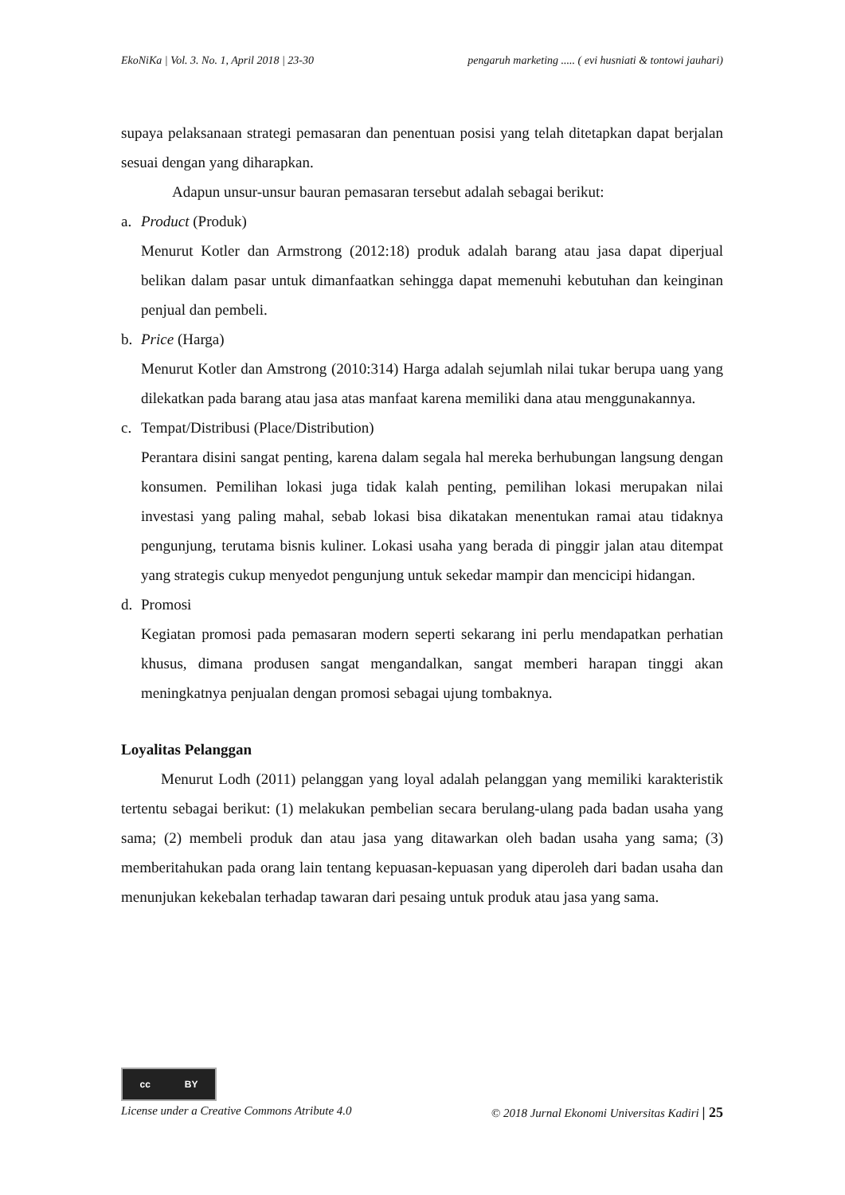EkoNiKa | Vol. 3. No. 1, April 2018 | 23-30 pengaruh marketing ..... ( evi husniati & tontowi jauhari)
supaya pelaksanaan strategi pemasaran dan penentuan posisi yang telah ditetapkan dapat berjalan sesuai dengan yang diharapkan.
Adapun unsur-unsur bauran pemasaran tersebut adalah sebagai berikut:
a. Product (Produk)
Menurut Kotler dan Armstrong (2012:18) produk adalah barang atau jasa dapat diperjual belikan dalam pasar untuk dimanfaatkan sehingga dapat memenuhi kebutuhan dan keinginan penjual dan pembeli.
b. Price (Harga)
Menurut Kotler dan Amstrong (2010:314) Harga adalah sejumlah nilai tukar berupa uang yang dilekatkan pada barang atau jasa atas manfaat karena memiliki dana atau menggunakannya.
c. Tempat/Distribusi (Place/Distribution)
Perantara disini sangat penting, karena dalam segala hal mereka berhubungan langsung dengan konsumen. Pemilihan lokasi juga tidak kalah penting, pemilihan lokasi merupakan nilai investasi yang paling mahal, sebab lokasi bisa dikatakan menentukan ramai atau tidaknya pengunjung, terutama bisnis kuliner. Lokasi usaha yang berada di pinggir jalan atau ditempat yang strategis cukup menyedot pengunjung untuk sekedar mampir dan mencicipi hidangan.
d. Promosi
Kegiatan promosi pada pemasaran modern seperti sekarang ini perlu mendapatkan perhatian khusus, dimana produsen sangat mengandalkan, sangat memberi harapan tinggi akan meningkatnya penjualan dengan promosi sebagai ujung tombaknya.
Loyalitas Pelanggan
Menurut Lodh (2011) pelanggan yang loyal adalah pelanggan yang memiliki karakteristik tertentu sebagai berikut: (1) melakukan pembelian secara berulang-ulang pada badan usaha yang sama; (2) membeli produk dan atau jasa yang ditawarkan oleh badan usaha yang sama; (3) memberitahukan pada orang lain tentang kepuasan-kepuasan yang diperoleh dari badan usaha dan menunjukan kekebalan terhadap tawaran dari pesaing untuk produk atau jasa yang sama.
cc BY
License under a Creative Commons Atribute 4.0 © 2018 Jurnal Ekonomi Universitas Kadiri | 25